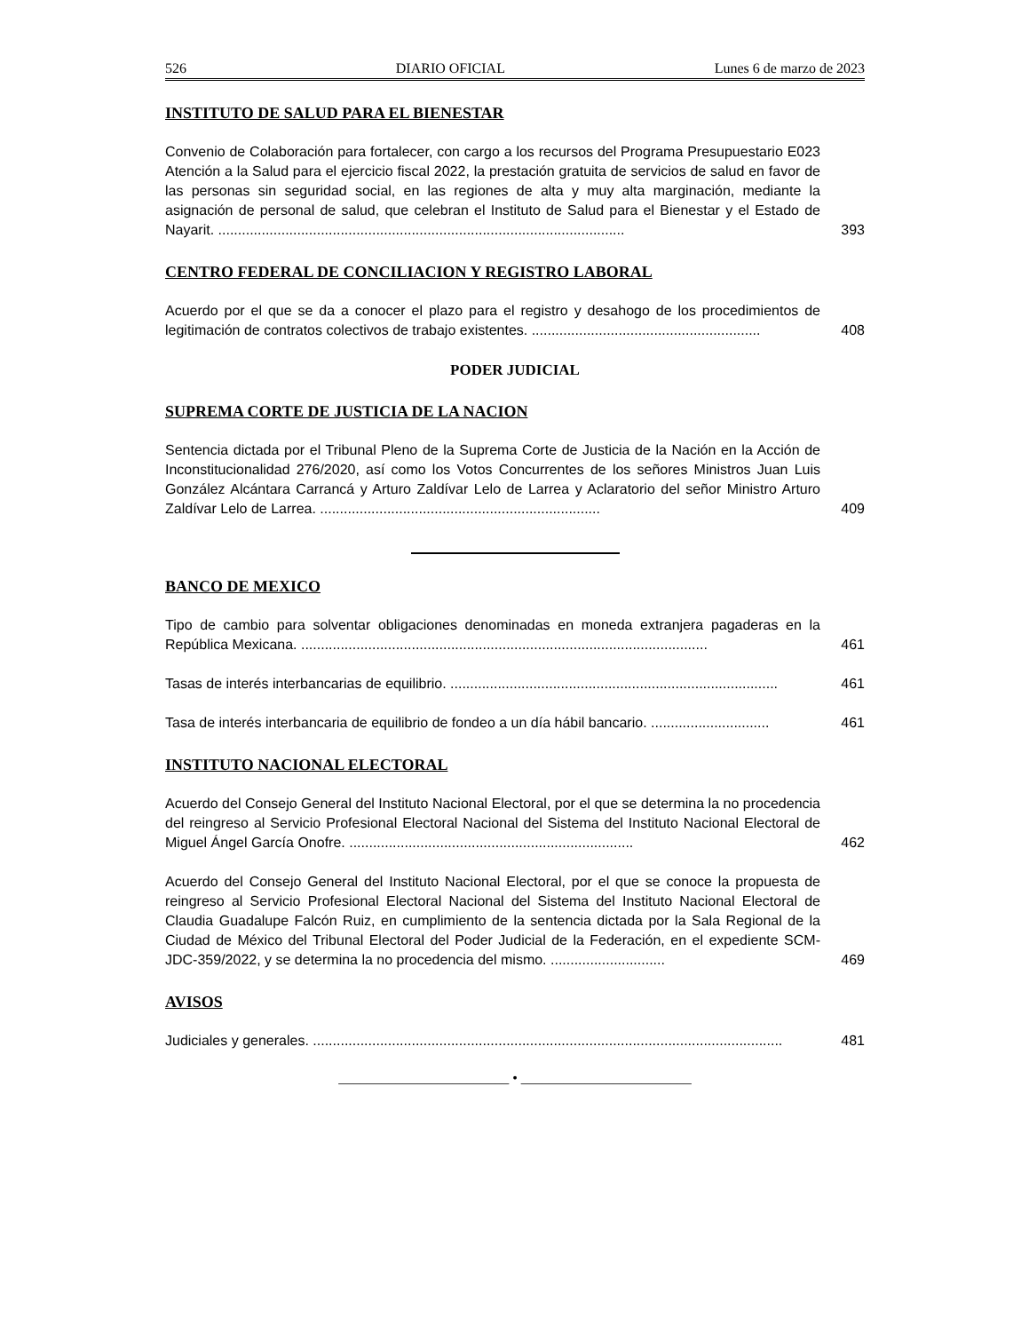526 DIARIO OFICIAL Lunes 6 de marzo de 2023
INSTITUTO DE SALUD PARA EL BIENESTAR
Convenio de Colaboración para fortalecer, con cargo a los recursos del Programa Presupuestario E023 Atención a la Salud para el ejercicio fiscal 2022, la prestación gratuita de servicios de salud en favor de las personas sin seguridad social, en las regiones de alta y muy alta marginación, mediante la asignación de personal de salud, que celebran el Instituto de Salud para el Bienestar y el Estado de Nayarit. .......................................................................................................
393
CENTRO FEDERAL DE CONCILIACION Y REGISTRO LABORAL
Acuerdo por el que se da a conocer el plazo para el registro y desahogo de los procedimientos de legitimación de contratos colectivos de trabajo existentes. ..........................................................
408
PODER JUDICIAL
SUPREMA CORTE DE JUSTICIA DE LA NACION
Sentencia dictada por el Tribunal Pleno de la Suprema Corte de Justicia de la Nación en la Acción de Inconstitucionalidad 276/2020, así como los Votos Concurrentes de los señores Ministros Juan Luis González Alcántara Carrancá y Arturo Zaldívar Lelo de Larrea y Aclaratorio del señor Ministro Arturo Zaldívar Lelo de Larrea. .......................................................................
409
BANCO DE MEXICO
Tipo de cambio para solventar obligaciones denominadas en moneda extranjera pagaderas en la República Mexicana. .......................................................................................................
461
Tasas de interés interbancarias de equilibrio. ...................................................................................
461
Tasa de interés interbancaria de equilibrio de fondeo a un día hábil bancario. ..............................
461
INSTITUTO NACIONAL ELECTORAL
Acuerdo del Consejo General del Instituto Nacional Electoral, por el que se determina la no procedencia del reingreso al Servicio Profesional Electoral Nacional del Sistema del Instituto Nacional Electoral de Miguel Ángel García Onofre. ........................................................................
462
Acuerdo del Consejo General del Instituto Nacional Electoral, por el que se conoce la propuesta de reingreso al Servicio Profesional Electoral Nacional del Sistema del Instituto Nacional Electoral de Claudia Guadalupe Falcón Ruiz, en cumplimiento de la sentencia dictada por la Sala Regional de la Ciudad de México del Tribunal Electoral del Poder Judicial de la Federación, en el expediente SCM-JDC-359/2022, y se determina la no procedencia del mismo. .............................
469
AVISOS
Judiciales y generales. .......................................................................................................................
481
________________________ • ________________________